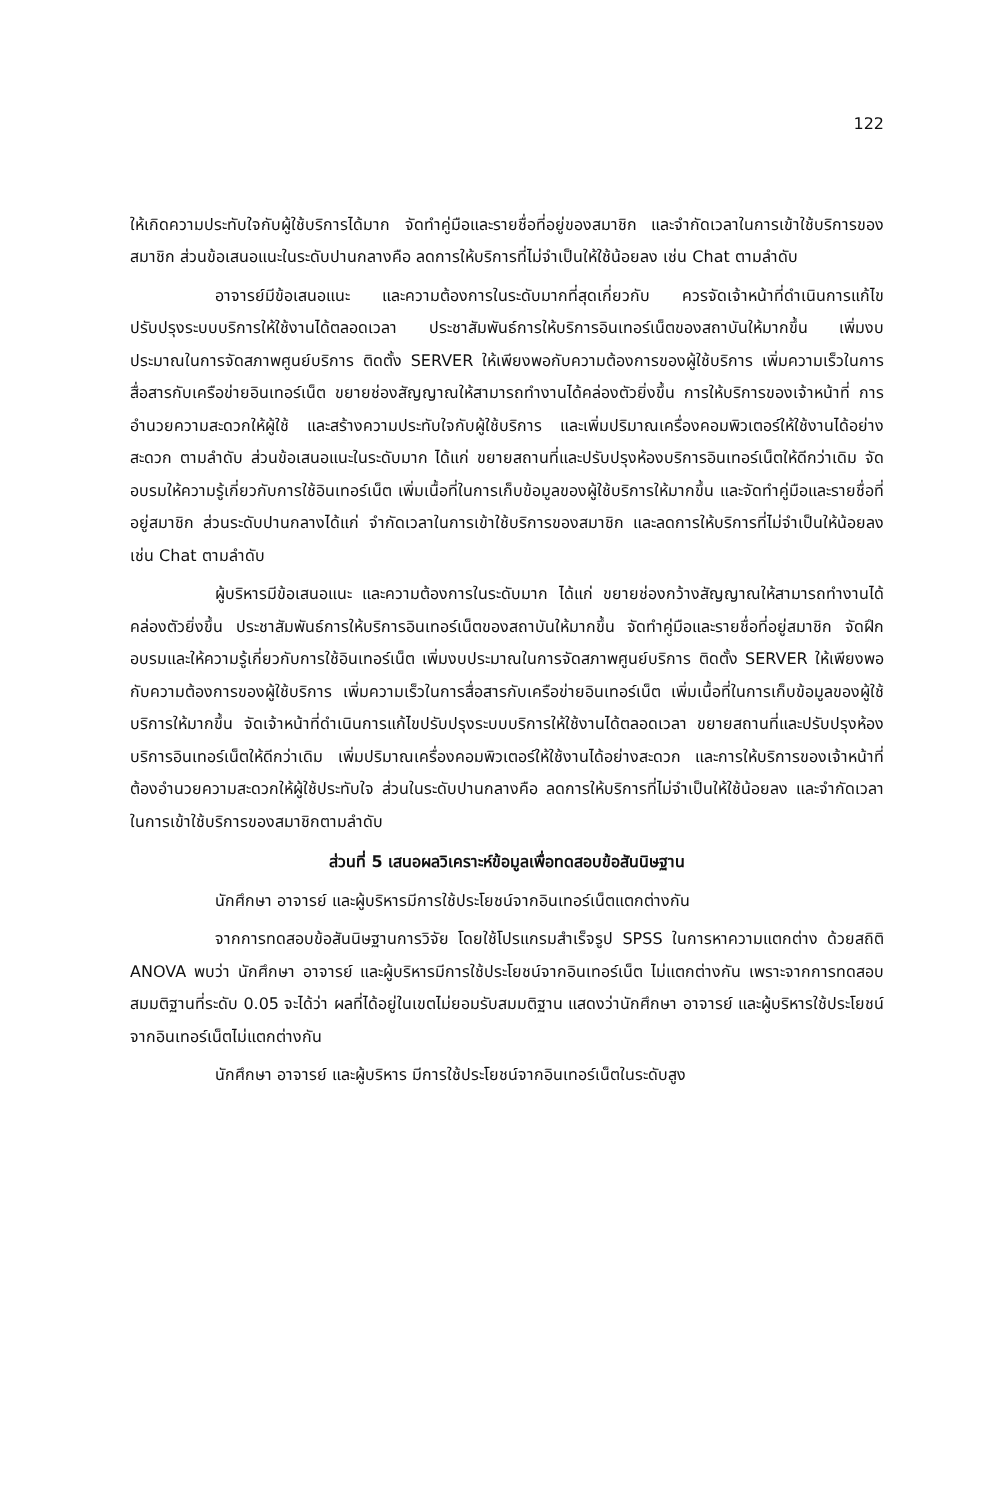122
ให้เกิดความประทับใจกับผู้ใช้บริการได้มาก จัดทำคู่มือและรายชื่อที่อยู่ของสมาชิก และจำกัดเวลาในการเข้าใช้บริการของสมาชิก ส่วนข้อเสนอแนะในระดับปานกลางคือ ลดการให้บริการที่ไม่จำเป็นให้ใช้น้อยลง เช่น Chat ตามลำดับ
อาจารย์มีข้อเสนอแนะ และความต้องการในระดับมากที่สุดเกี่ยวกับ ควรจัดเจ้าหน้าที่ดำเนินการแก้ไขปรับปรุงระบบบริการให้ใช้งานได้ตลอดเวลา ประชาสัมพันธ์การให้บริการอินเทอร์เน็ตของสถาบันให้มากขึ้น เพิ่มงบประมาณในการจัดสภาพศูนย์บริการ ติดตั้ง SERVER ให้เพียงพอกับความต้องการของผู้ใช้บริการ เพิ่มความเร็วในการสื่อสารกับเครือข่ายอินเทอร์เน็ต ขยายช่องสัญญาณให้สามารถทำงานได้คล่องตัวยิ่งขึ้น การให้บริการของเจ้าหน้าที่ การอำนวยความสะดวกให้ผู้ใช้ และสร้างความประทับใจกับผู้ใช้บริการ และเพิ่มปริมาณเครื่องคอมพิวเตอร์ให้ใช้งานได้อย่างสะดวก ตามลำดับ ส่วนข้อเสนอแนะในระดับมาก ได้แก่ ขยายสถานที่และปรับปรุงห้องบริการอินเทอร์เน็ตให้ดีกว่าเดิม จัดอบรมให้ความรู้เกี่ยวกับการใช้อินเทอร์เน็ต เพิ่มเนื้อที่ในการเก็บข้อมูลของผู้ใช้บริการให้มากขึ้น และจัดทำคู่มือและรายชื่อที่อยู่สมาชิก ส่วนระดับปานกลางได้แก่ จำกัดเวลาในการเข้าใช้บริการของสมาชิก และลดการให้บริการที่ไม่จำเป็นให้น้อยลง เช่น Chat ตามลำดับ
ผู้บริหารมีข้อเสนอแนะ และความต้องการในระดับมาก ได้แก่ ขยายช่องกว้างสัญญาณให้สามารถทำงานได้คล่องตัวยิ่งขึ้น ประชาสัมพันธ์การให้บริการอินเทอร์เน็ตของสถาบันให้มากขึ้น จัดทำคู่มือและรายชื่อที่อยู่สมาชิก จัดฝึกอบรมและให้ความรู้เกี่ยวกับการใช้อินเทอร์เน็ต เพิ่มงบประมาณในการจัดสภาพศูนย์บริการ ติดตั้ง SERVER ให้เพียงพอกับความต้องการของผู้ใช้บริการ เพิ่มความเร็วในการสื่อสารกับเครือข่ายอินเทอร์เน็ต เพิ่มเนื้อที่ในการเก็บข้อมูลของผู้ใช้บริการให้มากขึ้น จัดเจ้าหน้าที่ดำเนินการแก้ไขปรับปรุงระบบบริการให้ใช้งานได้ตลอดเวลา ขยายสถานที่และปรับปรุงห้องบริการอินเทอร์เน็ตให้ดีกว่าเดิม เพิ่มปริมาณเครื่องคอมพิวเตอร์ให้ใช้งานได้อย่างสะดวก และการให้บริการของเจ้าหน้าที่ต้องอำนวยความสะดวกให้ผู้ใช้ประทับใจ ส่วนในระดับปานกลางคือ ลดการให้บริการที่ไม่จำเป็นให้ใช้น้อยลง และจำกัดเวลาในการเข้าใช้บริการของสมาชิกตามลำดับ
ส่วนที่ 5 เสนอผลวิเคราะห์ข้อมูลเพื่อทดสอบข้อสันนิษฐาน
นักศึกษา อาจารย์ และผู้บริหารมีการใช้ประโยชน์จากอินเทอร์เน็ตแตกต่างกัน
จากการทดสอบข้อสันนิษฐานการวิจัย โดยใช้โปรแกรมสำเร็จรูป SPSS ในการหาความแตกต่าง ด้วยสถิติ ANOVA พบว่า นักศึกษา อาจารย์ และผู้บริหารมีการใช้ประโยชน์จากอินเทอร์เน็ต ไม่แตกต่างกัน เพราะจากการทดสอบสมมติฐานที่ระดับ 0.05 จะได้ว่า ผลที่ได้อยู่ในเขตไม่ยอมรับสมมติฐาน แสดงว่านักศึกษา อาจารย์ และผู้บริหารใช้ประโยชน์จากอินเทอร์เน็ตไม่แตกต่างกัน
นักศึกษา อาจารย์ และผู้บริหาร มีการใช้ประโยชน์จากอินเทอร์เน็ตในระดับสูง